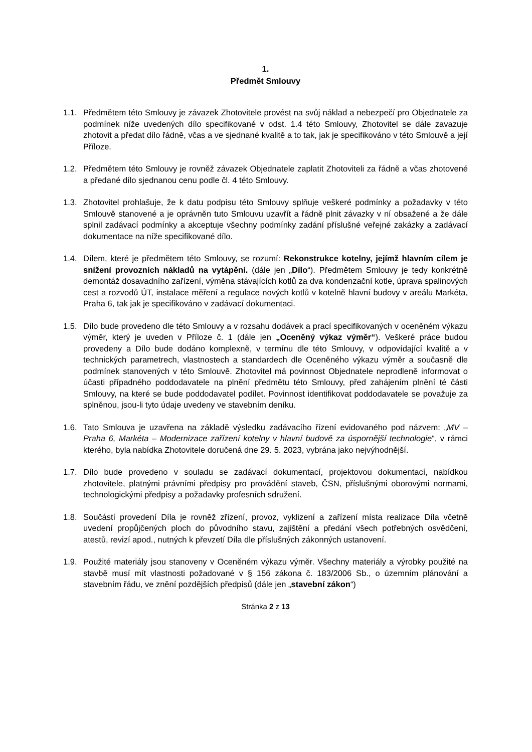1.
Předmět Smlouvy
1.1. Předmětem této Smlouvy je závazek Zhotovitele provést na svůj náklad a nebezpečí pro Objednatele za podmínek níže uvedených dílo specifikované v odst. 1.4 této Smlouvy, Zhotovitel se dále zavazuje zhotovit a předat dílo řádně, včas a ve sjednané kvalitě a to tak, jak je specifikováno v této Smlouvě a její Příloze.
1.2. Předmětem této Smlouvy je rovněž závazek Objednatele zaplatit Zhotoviteli za řádně a včas zhotovené a předané dílo sjednanou cenu podle čl. 4 této Smlouvy.
1.3. Zhotovitel prohlašuje, že k datu podpisu této Smlouvy splňuje veškeré podmínky a požadavky v této Smlouvě stanovené a je oprávněn tuto Smlouvu uzavřít a řádně plnit závazky v ní obsažené a že dále splnil zadávací podmínky a akceptuje všechny podmínky zadání příslušné veřejné zakázky a zadávací dokumentace na níže specifikované dílo.
1.4. Dílem, které je předmětem této Smlouvy, se rozumí: Rekonstrukce kotelny, jejímž hlavním cílem je snížení provozních nákladů na vytápění. (dále jen „Dílo“). Předmětem Smlouvy je tedy konkrétně demontáž dosavadního zařízení, výměna stávajících kotlů za dva kondenzační kotle, úprava spalinových cest a rozvodů ÚT, instalace měření a regulace nových kotlů v kotelně hlavní budovy v areálu Markéta, Praha 6, tak jak je specifikováno v zadávací dokumentaci.
1.5. Dílo bude provedeno dle této Smlouvy a v rozsahu dodávek a prací specifikovaných v oceněném výkazu výměr, který je uveden v Příloze č. 1 (dále jen „Oceněný výkaz výměr“). Veškeré práce budou provedeny a Dílo bude dodáno komplexně, v termínu dle této Smlouvy, v odpovídající kvalitě a v technických parametrech, vlastnostech a standardech dle Oceněného výkazu výměr a současně dle podmínek stanovených v této Smlouvě. Zhotovitel má povinnost Objednatele neprodleně informovat o účasti případného poddodavatele na plnění předmětu této Smlouvy, před zahájením plnění té části Smlouvy, na které se bude poddodavatel podílet. Povinnost identifikovat poddodavatele se považuje za splněnou, jsou-li tyto údaje uvedeny ve stavebním deníku.
1.6. Tato Smlouva je uzavřena na základě výsledku zadávacího řízení evidovaného pod názvem: „MV – Praha 6, Markéta – Modernizace zařízení kotelny v hlavní budově za úspornější technologie“, v rámci kterého, byla nabídka Zhotovitele doručená dne 29. 5. 2023, vybrána jako nejvýhodnější.
1.7. Dílo bude provedeno v souladu se zadávací dokumentací, projektovou dokumentací, nabídkou zhotovitele, platnými právními předpisy pro provádění staveb, ČSN, příslušnými oborovými normami, technologickými předpisy a požadavky profesních sdružení.
1.8. Součástí provedení Díla je rovněž zřízení, provoz, vyklizení a zařízení místa realizace Díla včetně uvedení propůjčených ploch do původního stavu, zajištění a předání všech potřebných osvědčení, atestů, revizí apod., nutných k převzetí Díla dle příslušných zákonných ustanovení.
1.9. Použité materiály jsou stanoveny v Oceněném výkazu výměr. Všechny materiály a výrobky použité na stavbě musí mít vlastnosti požadované v § 156 zákona č. 183/2006 Sb., o územním plánování a stavebním řádu, ve znění pozdějších předpisů (dále jen „stavební zákon“)
Stránka 2 z 13